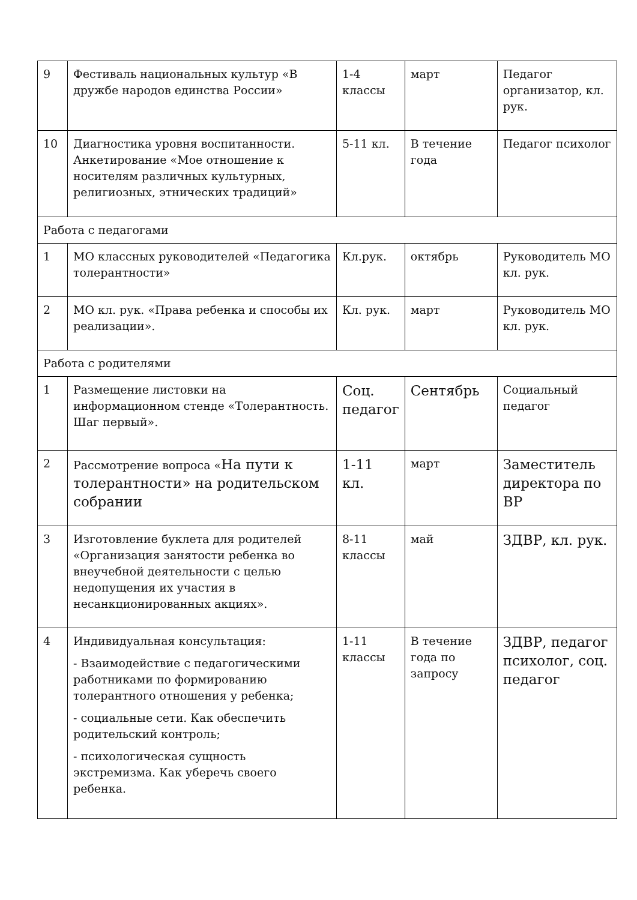| 9 | Фестиваль национальных культур «В дружбе народов единства России» | 1-4 классы | март | Педагог организатор, кл. рук. |
| 10 | Диагностика уровня воспитанности. Анкетирование «Мое отношение к носителям различных культурных, религиозных, этнических традиций» | 5-11 кл. | В течение года | Педагог психолог |
| Работа с педагогами | | | | |
| 1 | МО классных руководителей «Педагогика толерантности» | Кл.рук. | октябрь | Руководитель МО кл. рук. |
| 2 | МО кл. рук. «Права ребенка и способы их реализации». | Кл. рук. | март | Руководитель МО кл. рук. |
| Работа с родителями | | | | |
| 1 | Размещение листовки на информационном стенде «Толерантность. Шаг первый». | Соц. педагог | Сентябрь | Социальный педагог |
| 2 | Рассмотрение вопроса « На пути к толерантности» на родительском собрании | 1-11 кл. | март | Заместитель директора по ВР |
| 3 | Изготовление буклета для родителей «Организация занятости ребенка во внеучебной деятельности с целью недопущения их участия в несанкционированных акциях». | 8-11 классы | май | ЗДВР, кл. рук. |
| 4 | Индивидуальная консультация: - Взаимодействие с педагогическими работниками по формированию толерантного отношения у ребенка; - социальные сети. Как обеспечить родительский контроль; - психологическая сущность экстремизма. Как уберечь своего ребенка. | 1-11 классы | В течение года по запросу | ЗДВР, педагог психолог, соц. педагог |